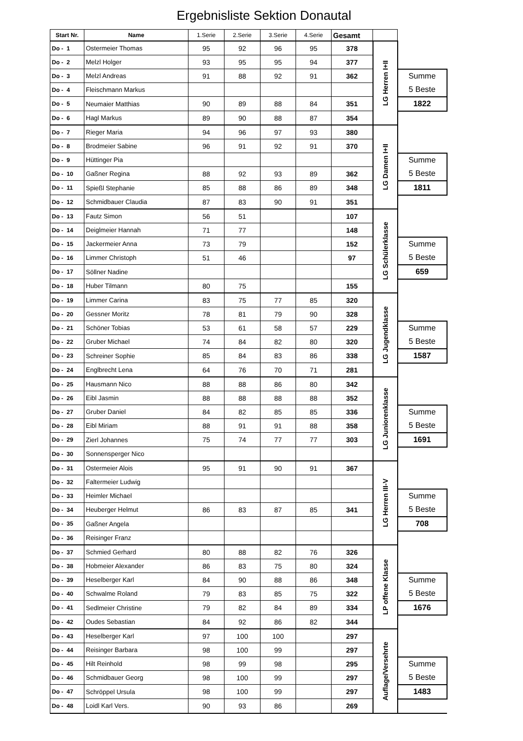Ergebnisliste Sektion Donautal
| Start Nr. | Name | 1.Serie | 2.Serie | 3.Serie | 4.Serie | Gesamt | | |
| --- | --- | --- | --- | --- | --- | --- | --- | --- |
| Do - 1 | Ostermeier Thomas | 95 | 92 | 96 | 95 | 378 | LG Herren I+II | |
| Do - 2 | Melzl Holger | 93 | 95 | 95 | 94 | 377 | | |
| Do - 3 | Melzl Andreas | 91 | 88 | 92 | 91 | 362 | | Summe |
| Do - 4 | Fleischmann Markus | | | | | | | 5 Beste |
| Do - 5 | Neumaier Matthias | 90 | 89 | 88 | 84 | 351 | | 1822 |
| Do - 6 | Hagl Markus | 89 | 90 | 88 | 87 | 354 | | |
| Do - 7 | Rieger Maria | 94 | 96 | 97 | 93 | 380 | LG Damen I+II | |
| Do - 8 | Brodmeier Sabine | 96 | 91 | 92 | 91 | 370 | | |
| Do - 9 | Hüttinger Pia | | | | | | | Summe |
| Do - 10 | Gaßner Regina | 88 | 92 | 93 | 89 | 362 | | 5 Beste |
| Do - 11 | Spießl Stephanie | 85 | 88 | 86 | 89 | 348 | | 1811 |
| Do - 12 | Schmidbauer Claudia | 87 | 83 | 90 | 91 | 351 | | |
| Do - 13 | Fautz Simon | 56 | 51 | | | 107 | LG Schülerklasse | |
| Do - 14 | Deiglmeier Hannah | 71 | 77 | | | 148 | | |
| Do - 15 | Jackermeier Anna | 73 | 79 | | | 152 | | Summe |
| Do - 16 | Limmer Christoph | 51 | 46 | | | 97 | | 5 Beste |
| Do - 17 | Söllner Nadine | | | | | | | 659 |
| Do - 18 | Huber Tilmann | 80 | 75 | | | 155 | | |
| Do - 19 | Limmer Carina | 83 | 75 | 77 | 85 | 320 | LG Jugendklasse | |
| Do - 20 | Gessner Moritz | 78 | 81 | 79 | 90 | 328 | | |
| Do - 21 | Schöner Tobias | 53 | 61 | 58 | 57 | 229 | | Summe |
| Do - 22 | Gruber Michael | 74 | 84 | 82 | 80 | 320 | | 5 Beste |
| Do - 23 | Schreiner Sophie | 85 | 84 | 83 | 86 | 338 | | 1587 |
| Do - 24 | Englbrecht Lena | 64 | 76 | 70 | 71 | 281 | | |
| Do - 25 | Hausmann Nico | 88 | 88 | 86 | 80 | 342 | LG Juniorenklasse | |
| Do - 26 | Eibl Jasmin | 88 | 88 | 88 | 88 | 352 | | |
| Do - 27 | Gruber Daniel | 84 | 82 | 85 | 85 | 336 | | Summe |
| Do - 28 | Eibl Miriam | 88 | 91 | 91 | 88 | 358 | | 5 Beste |
| Do - 29 | Zierl Johannes | 75 | 74 | 77 | 77 | 303 | | 1691 |
| Do - 30 | Sonnensperger Nico | | | | | | | |
| Do - 31 | Ostermeier Alois | 95 | 91 | 90 | 91 | 367 | LG Herren III-V | |
| Do - 32 | Faltermeier Ludwig | | | | | | | |
| Do - 33 | Heimler Michael | | | | | | | Summe |
| Do - 34 | Heuberger Helmut | 86 | 83 | 87 | 85 | 341 | | 5 Beste |
| Do - 35 | Gaßner Angela | | | | | | | 708 |
| Do - 36 | Reisinger Franz | | | | | | | |
| Do - 37 | Schmied Gerhard | 80 | 88 | 82 | 76 | 326 | LP offene Klasse | |
| Do - 38 | Hobmeier Alexander | 86 | 83 | 75 | 80 | 324 | | |
| Do - 39 | Heselberger Karl | 84 | 90 | 88 | 86 | 348 | | Summe |
| Do - 40 | Schwalme Roland | 79 | 83 | 85 | 75 | 322 | | 5 Beste |
| Do - 41 | Sedlmeier Christine | 79 | 82 | 84 | 89 | 334 | | 1676 |
| Do - 42 | Oudes Sebastian | 84 | 92 | 86 | 82 | 344 | | |
| Do - 43 | Heselberger Karl | 97 | 100 | 100 | | 297 | Auflage/Versehrte | |
| Do - 44 | Reisinger Barbara | 98 | 100 | 99 | | 297 | | |
| Do - 45 | Hilt Reinhold | 98 | 99 | 98 | | 295 | | Summe |
| Do - 46 | Schmidbauer Georg | 98 | 100 | 99 | | 297 | | 5 Beste |
| Do - 47 | Schröppel Ursula | 98 | 100 | 99 | | 297 | | 1483 |
| Do - 48 | Loidl Karl Vers. | 90 | 93 | 86 | | 269 | | |